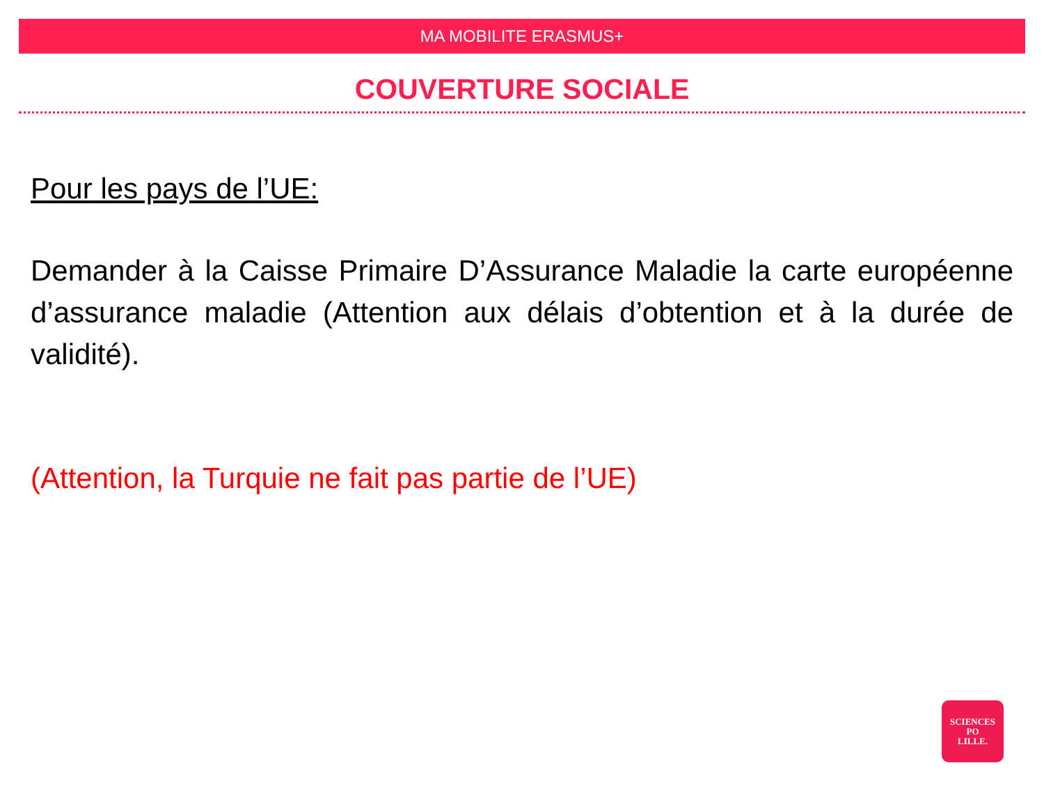MA MOBILITE ERASMUS+
COUVERTURE SOCIALE
Pour les pays de l’UE:
Demander à la Caisse Primaire D’Assurance Maladie la carte européenne d’assurance maladie (Attention aux délais d’obtention et à la durée de validité).
(Attention, la Turquie ne fait pas partie de l’UE)
SCIENCES
PO
LILLE.